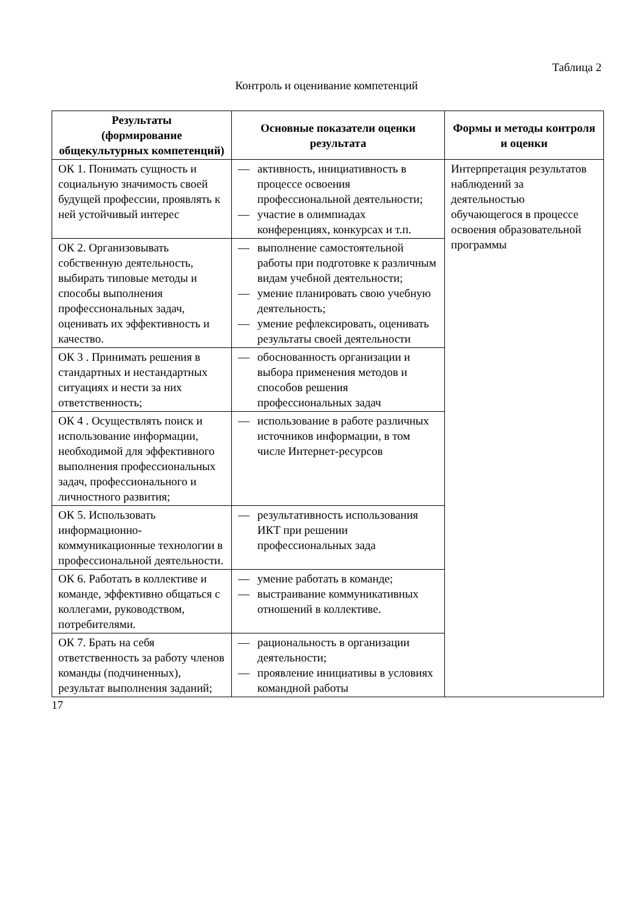Таблица 2
Контроль и оценивание компетенций
| Результаты (формирование общекультурных компетенций) | Основные показатели оценки результата | Формы и методы контроля и оценки |
| --- | --- | --- |
| ОК 1. Понимать сущность и социальную значимость своей будущей профессии, проявлять к ней устойчивый интерес | — активность, инициативность в процессе освоения профессиональной деятельности; — участие в олимпиадах конференциях, конкурсах и т.п. | Интерпретация результатов наблюдений за деятельностью обучающегося в процессе освоения образовательной программы |
| ОК 2. Организовывать собственную деятельность, выбирать типовые методы и способы выполнения профессиональных задач, оценивать их эффективность и качество. | — выполнение самостоятельной работы при подготовке к различным видам учебной деятельности; — умение планировать свою учебную деятельность; — умение рефлексировать, оценивать результаты своей деятельности | |
| ОК 3 . Принимать решения в стандартных и нестандартных ситуациях и нести за них ответственность; | — обоснованность организации и выбора применения методов и способов решения профессиональных задач | |
| ОК 4 . Осуществлять поиск и использование информации, необходимой для эффективного выполнения профессиональных задач, профессионального и личностного развития; | — использование в работе различных источников информации, в том числе Интернет-ресурсов | |
| ОК 5. Использовать информационно-коммуникационные технологии в профессиональной деятельности. | — результативность использования ИКТ при решении профессиональных зада | |
| ОК 6. Работать в коллективе и команде, эффективно общаться с коллегами, руководством, потребителями. | — умение работать в команде; — выстраивание коммуникативных отношений в коллективе. | |
| ОК 7. Брать на себя ответственность за работу членов команды (подчиненных), результат выполнения заданий; | — рациональность в организации деятельности; — проявление инициативы в условиях командной работы | |
17